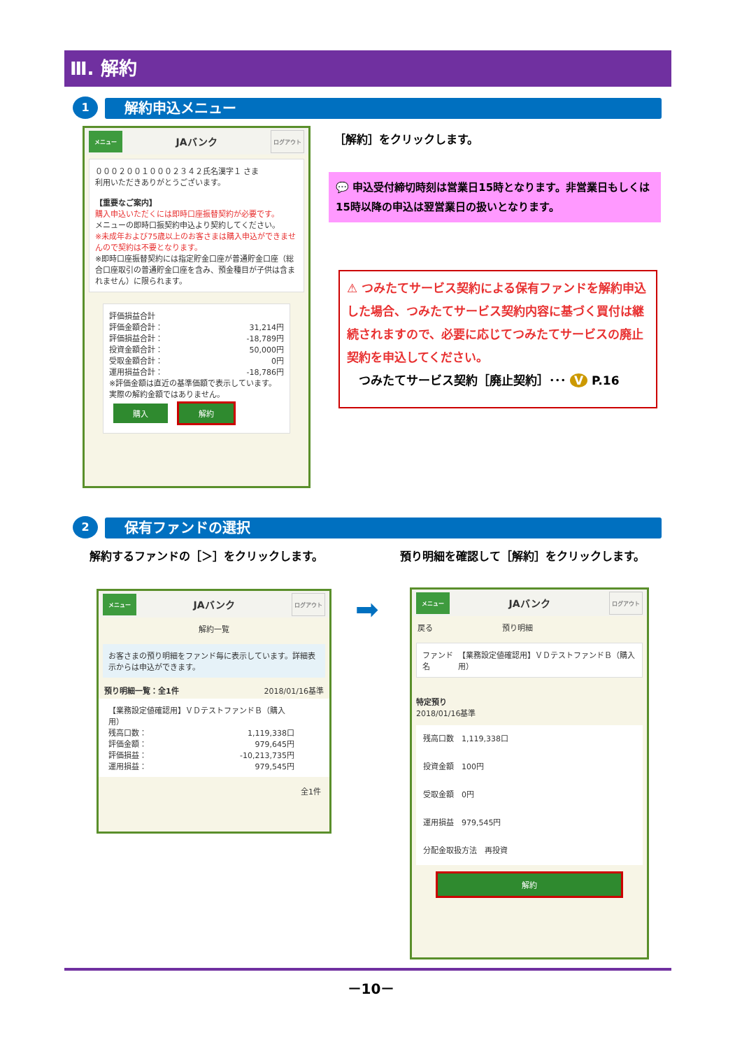Ⅲ. 解約
1 解約申込メニュー
メニュー JAバンク ログアウト
０００２００１０００２３４２氏名漢字１ さま
利用いただきありがとうございます。
【重要なご案内】
購入申込いただくには即時口座振替契約が必要です。
メニューの即時口振契約申込より契約してください。
※未成年および75歳以上のお客さまは購入申込ができませんので契約は不要となります。
※即時口座振替契約には指定貯金口座が普通貯金口座（総合口座取引の普通貯金口座を含み、預金種目が子供は含まれません）に限られます。
評価損益合計
評価金額合計： 31,214円
評価損益合計： -18,789円
投資金額合計： 50,000円
受取金額合計： 0円
運用損益合計： -18,786円
※評価金額は直近の基準価額で表示しています。実際の解約金額ではありません。
購入 解約
［解約］をクリックします。
💬 申込受付締切時刻は営業日15時となります。非営業日もしくは15時以降の申込は翌営業日の扱いとなります。
⚠ つみたてサービス契約による保有ファンドを解約申込した場合、つみたてサービス契約内容に基づく買付は継続されますので、必要に応じてつみたてサービスの廃止契約を申込してください。
　つみたてサービス契約［廃止契約］･･･ V P.16
2 保有ファンドの選択
解約するファンドの［＞］をクリックします。
預り明細を確認して［解約］をクリックします。
メニュー JAバンク ログアウト
解約一覧
お客さまの預り明細をファンド毎に表示しています。詳細表示からは申込ができます。
預り明細一覧：全1件 2018/01/16基準
【業務設定値確認用】ＶＤテストファンドＢ（購入用）
残高口数： 1,119,338口
評価金額： 979,645円
評価損益： -10,213,735円
運用損益： 979,545円
全1件
➡
メニュー JAバンク ログアウト
戻る　　　　　　　　　預り明細
ファンド名 【業務設定値確認用】ＶＤテストファンドＢ（購入用）
特定預り
2018/01/16基準
残高口数　1,119,338口
投資金額　100円
受取金額　0円
運用損益　979,545円
分配金取扱方法　再投資
解約
－10－